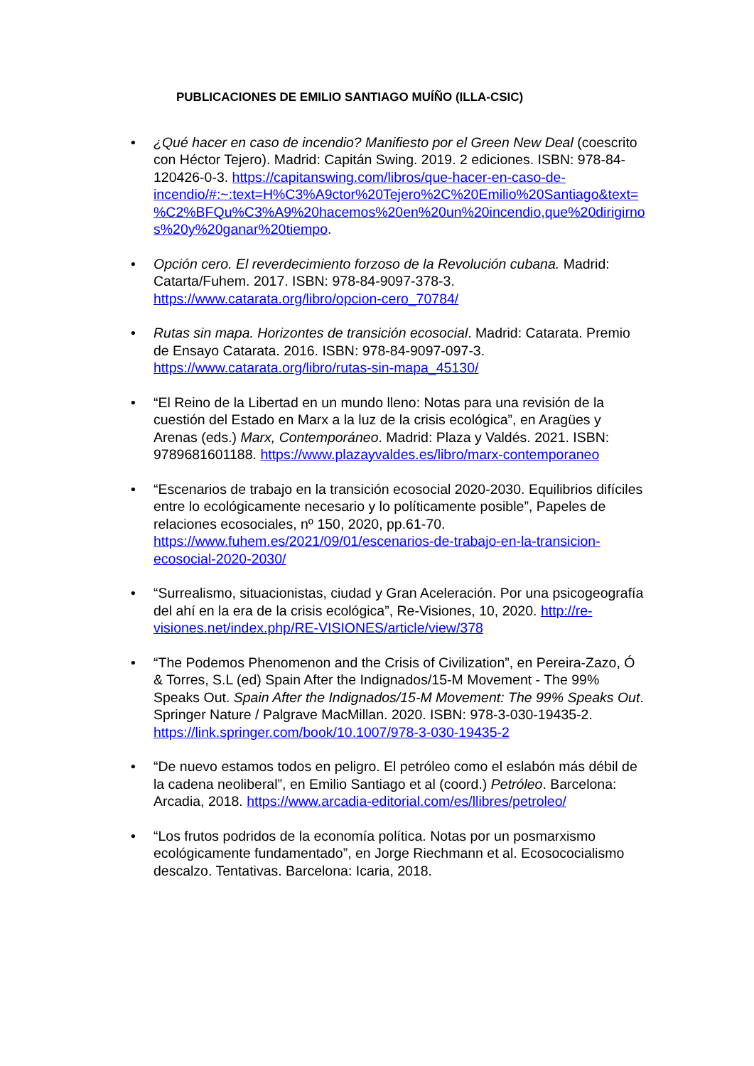PUBLICACIONES DE EMILIO SANTIAGO MUÍÑO (ILLA-CSIC)
• ¿Qué hacer en caso de incendio? Manifiesto por el Green New Deal (coescrito con Héctor Tejero). Madrid: Capitán Swing. 2019. 2 ediciones. ISBN: 978-84-120426-0-3. https://capitanswing.com/libros/que-hacer-en-caso-de-incendio/#:~:text=H%C3%A9ctor%20Tejero%2C%20Emilio%20Santiago&text=%C2%BFQu%C3%A9%20hacemos%20en%20un%20incendio,que%20dirigirnos%20y%20ganar%20tiempo.
• Opción cero. El reverdecimiento forzoso de la Revolución cubana. Madrid: Catarta/Fuhem. 2017. ISBN: 978-84-9097-378-3. https://www.catarata.org/libro/opcion-cero_70784/
• Rutas sin mapa. Horizontes de transición ecosocial. Madrid: Catarata. Premio de Ensayo Catarata. 2016. ISBN: 978-84-9097-097-3. https://www.catarata.org/libro/rutas-sin-mapa_45130/
• “El Reino de la Libertad en un mundo lleno: Notas para una revisión de la cuestión del Estado en Marx a la luz de la crisis ecológica”, en Aragües y Arenas (eds.) Marx, Contemporáneo. Madrid: Plaza y Valdés. 2021. ISBN: 9789681601188. https://www.plazayvaldes.es/libro/marx-contemporaneo
• “Escenarios de trabajo en la transición ecosocial 2020-2030. Equilibrios difíciles entre lo ecológicamente necesario y lo políticamente posible”, Papeles de relaciones ecosociales, nº 150, 2020, pp.61-70. https://www.fuhem.es/2021/09/01/escenarios-de-trabajo-en-la-transicion-ecosocial-2020-2030/
• “Surrealismo, situacionistas, ciudad y Gran Aceleración. Por una psicogeografía del ahí en la era de la crisis ecológica”, Re-Visiones, 10, 2020. http://re-visiones.net/index.php/RE-VISIONES/article/view/378
• “The Podemos Phenomenon and the Crisis of Civilization”, en Pereira-Zazo, Ó & Torres, S.L (ed) Spain After the Indignados/15-M Movement - The 99% Speaks Out. Spain After the Indignados/15-M Movement: The 99% Speaks Out. Springer Nature / Palgrave MacMillan. 2020. ISBN: 978-3-030-19435-2. https://link.springer.com/book/10.1007/978-3-030-19435-2
• “De nuevo estamos todos en peligro. El petróleo como el eslabón más débil de la cadena neoliberal”, en Emilio Santiago et al (coord.) Petróleo. Barcelona: Arcadia, 2018. https://www.arcadia-editorial.com/es/llibres/petroleo/
• “Los frutos podridos de la economía política. Notas por un posmarxismo ecológicamente fundamentado”, en Jorge Riechmann et al. Ecosococialismo descalzo. Tentativas. Barcelona: Icaria, 2018.